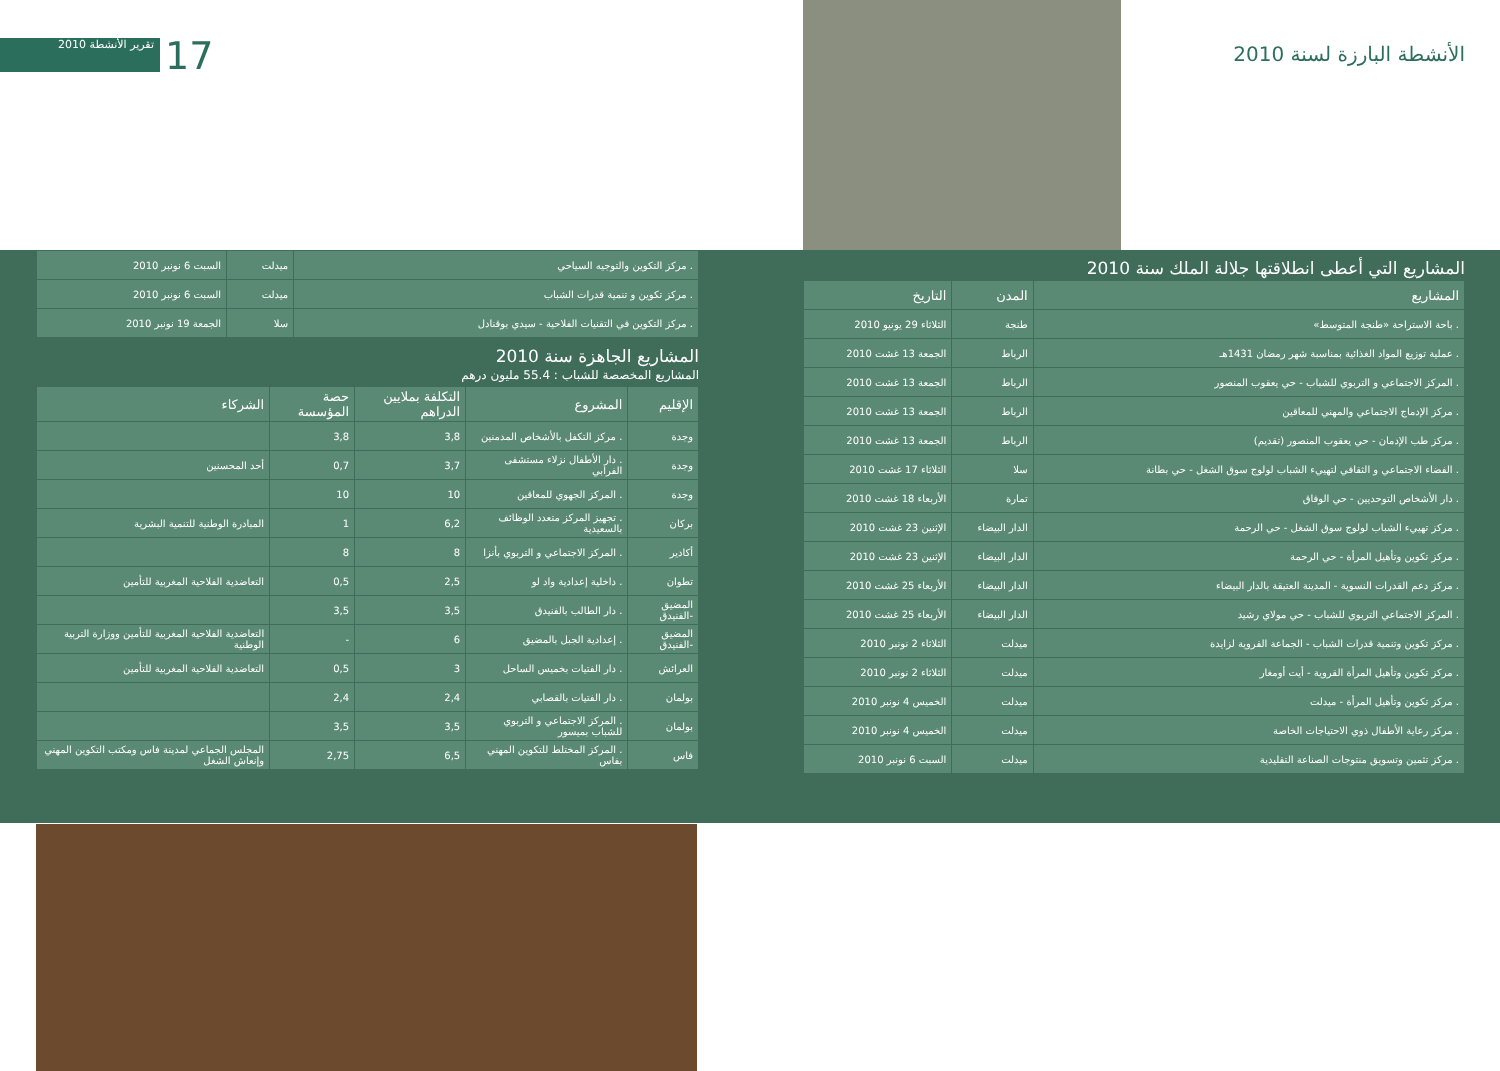تقرير الأنشطة 2010 17 الأنشطة البارزة لسنة 2010
| . مركز التكوين والتوجيه السياحي | ميدلت | السبت 6 نونبر 2010 |
| . مركز تكوين و تنمية قدرات الشباب | ميدلت | السبت 6 نونبر 2010 |
| . مركز التكوين في التقنيات الفلاحية - سيدي بوقنادل | سلا | الجمعة 19 نونبر 2010 |
المشاريع الجاهزة سنة 2010
المشاريع المخصصة للشباب : 55.4 مليون درهم
| الإقليم | المشروع | التكلفة بملايين الدراهم | حصة المؤسسة | الشركاء |
| --- | --- | --- | --- | --- |
| وجدة | . مركز التكفل بالأشخاص المدمنين | 3,8 | 3,8 | |
| وجدة | . دار الأطفال نزلاء مستشفى الفرابي | 3,7 | 0,7 | أحد المحسنين |
| وجدة | . المركز الجهوي للمعاقين | 10 | 10 | |
| بركان | . تجهيز المركز متعدد الوظائف بالسعيدية | 6,2 | 1 | المبادرة الوطنية للتنمية البشرية |
| أكادير | . المركز الاجتماعي و التربوي بأنزا | 8 | 8 | |
| تطوان | . داخلية إعدادية واد لو | 2,5 | 0,5 | التعاضدية الفلاحية المغربية للتأمين |
| المضيق -الفنيدق | . دار الطالب بالفنيدق | 3,5 | 3,5 | |
| المضيق -الفنيدق | . إعدادية الجبل بالمضيق | 6 | - | التعاضدية الفلاحية المغربية للتأمين ووزارة التربية الوطنية |
| العرائش | . دار الفتيات بخميس الساحل | 3 | 0,5 | التعاضدية الفلاحية المغربية للتأمين |
| بولمان | . دار الفتيات بالقصابي | 2,4 | 2,4 | |
| بولمان | . المركز الاجتماعي و التربوي للشباب بميسور | 3,5 | 3,5 | |
| فاس | . المركز المختلط للتكوين المهني بفاس | 6,5 | 2,75 | المجلس الجماعي لمدينة فاس ومكتب التكوين المهني وإنعاش الشغل |
المشاريع التي أعطى انطلاقتها جلالة الملك سنة 2010
| المشاريع | المدن | التاريخ |
| --- | --- | --- |
| . باحة الاستراحة «طنجة المتوسط» | طنجة | الثلاثاء 29 يونيو 2010 |
| . عملية توزيع المواد الغذائية بمناسبة شهر رمضان 1431هـ | الرباط | الجمعة 13 غشت 2010 |
| . المركز الاجتماعي و التربوي للشباب - حي يعقوب المنصور | الرباط | الجمعة 13 غشت 2010 |
| . مركز الإدماج الاجتماعي والمهني للمعاقين | الرباط | الجمعة 13 غشت 2010 |
| . مركز طب الإدمان - حي يعقوب المنصور (تقديم) | الرباط | الجمعة 13 غشت 2010 |
| . الفضاء الاجتماعي و الثقافي لتهييء الشباب لولوج سوق الشغل - حي بطانة | سلا | الثلاثاء 17 غشت 2010 |
| . دار الأشخاص التوحديين - حي الوفاق | تمارة | الأربعاء 18 غشت 2010 |
| . مركز تهييء الشباب لولوج سوق الشغل - حي الرحمة | الدار البيضاء | الإثنين 23 غشت 2010 |
| . مركز تكوين وتأهيل المرأة - حي الرحمة | الدار البيضاء | الإثنين 23 غشت 2010 |
| . مركز دعم القدرات النسوية - المدينة العتيقة بالدار البيضاء | الدار البيضاء | الأربعاء 25 غشت 2010 |
| . المركز الاجتماعي التربوي للشباب - حي مولاي رشيد | الدار البيضاء | الأربعاء 25 غشت 2010 |
| . مركز تكوين وتنمية قدرات الشباب - الجماعة القروية لزايدة | ميدلت | الثلاثاء 2 نونبر 2010 |
| . مركز تكوين وتأهيل المرأة القروية - أيت أومغار | ميدلت | الثلاثاء 2 نونبر 2010 |
| . مركز تكوين وتأهيل المرأة - ميدلت | ميدلت | الخميس 4 نونبر 2010 |
| . مركز رعاية الأطفال ذوي الاحتياجات الخاصة | ميدلت | الخميس 4 نونبر 2010 |
| . مركز تثمين وتسويق منتوجات الصناعة التقليدية | ميدلت | السبت 6 نونبر 2010 |